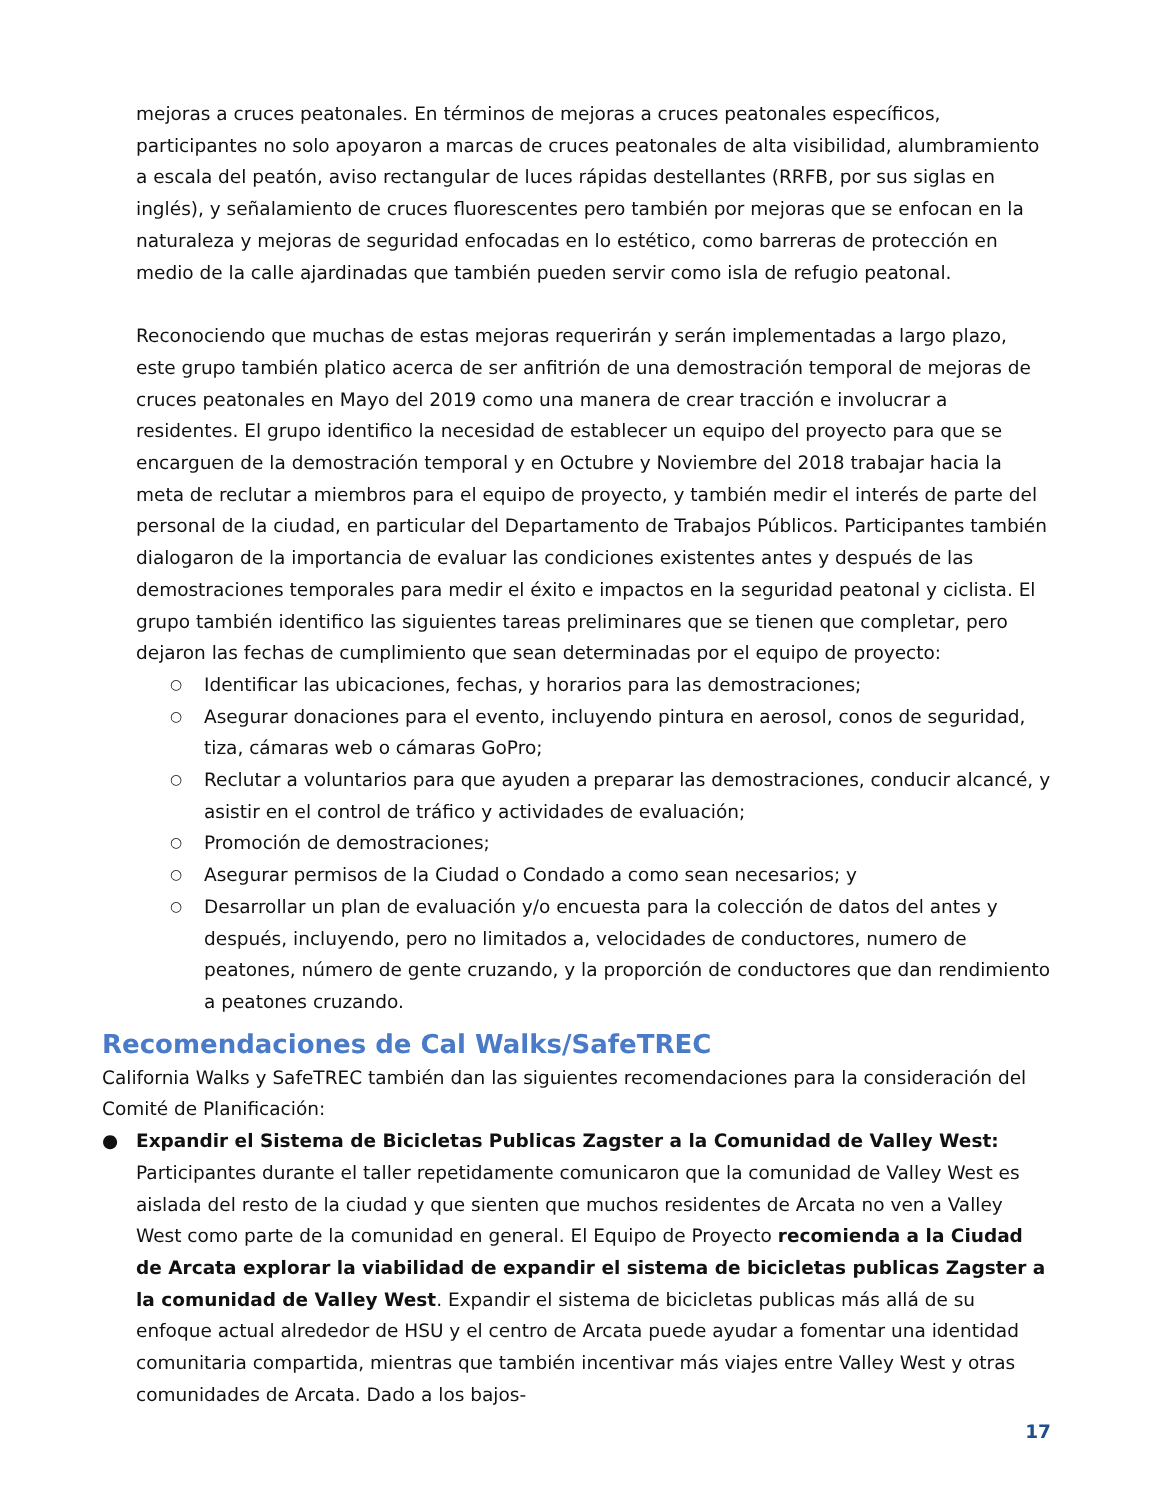mejoras a cruces peatonales. En términos de mejoras a cruces peatonales específicos, participantes no solo apoyaron a marcas de cruces peatonales de alta visibilidad, alumbramiento a escala del peatón, aviso rectangular de luces rápidas destellantes (RRFB, por sus siglas en inglés), y señalamiento de cruces fluorescentes pero también por mejoras que se enfocan en la naturaleza y mejoras de seguridad enfocadas en lo estético, como barreras de protección en medio de la calle ajardinadas que también pueden servir como isla de refugio peatonal.
Reconociendo que muchas de estas mejoras requerirán y serán implementadas a largo plazo, este grupo también platico acerca de ser anfitrión de una demostración temporal de mejoras de cruces peatonales en Mayo del 2019 como una manera de crear tracción e involucrar a residentes. El grupo identifico la necesidad de establecer un equipo del proyecto para que se encarguen de la demostración temporal y en Octubre y Noviembre del 2018 trabajar hacia la meta de reclutar a miembros para el equipo de proyecto, y también medir el interés de parte del personal de la ciudad, en particular del Departamento de Trabajos Públicos. Participantes también dialogaron de la importancia de evaluar las condiciones existentes antes y después de las demostraciones temporales para medir el éxito e impactos en la seguridad peatonal y ciclista. El grupo también identifico las siguientes tareas preliminares que se tienen que completar, pero dejaron las fechas de cumplimiento que sean determinadas por el equipo de proyecto:
○ Identificar las ubicaciones, fechas, y horarios para las demostraciones;
○ Asegurar donaciones para el evento, incluyendo pintura en aerosol, conos de seguridad, tiza, cámaras web o cámaras GoPro;
○ Reclutar a voluntarios para que ayuden a preparar las demostraciones, conducir alcancé, y asistir en el control de tráfico y actividades de evaluación;
○ Promoción de demostraciones;
○ Asegurar permisos de la Ciudad o Condado a como sean necesarios; y
○ Desarrollar un plan de evaluación y/o encuesta para la colección de datos del antes y después, incluyendo, pero no limitados a, velocidades de conductores, numero de peatones, número de gente cruzando, y la proporción de conductores que dan rendimiento a peatones cruzando.
Recomendaciones de Cal Walks/SafeTREC
California Walks y SafeTREC también dan las siguientes recomendaciones para la consideración del Comité de Planificación:
● Expandir el Sistema de Bicicletas Publicas Zagster a la Comunidad de Valley West: Participantes durante el taller repetidamente comunicaron que la comunidad de Valley West es aislada del resto de la ciudad y que sienten que muchos residentes de Arcata no ven a Valley West como parte de la comunidad en general. El Equipo de Proyecto recomienda a la Ciudad de Arcata explorar la viabilidad de expandir el sistema de bicicletas publicas Zagster a la comunidad de Valley West. Expandir el sistema de bicicletas publicas más allá de su enfoque actual alrededor de HSU y el centro de Arcata puede ayudar a fomentar una identidad comunitaria compartida, mientras que también incentivar más viajes entre Valley West y otras comunidades de Arcata. Dado a los bajos-
17